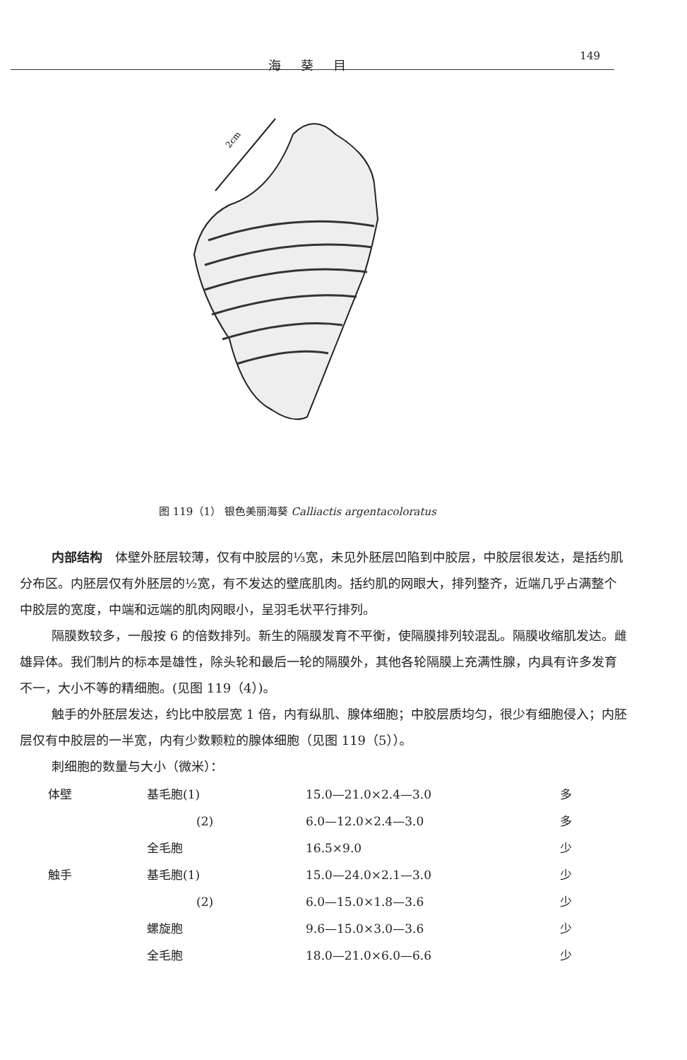海葵目 149
2cm
图 119（1） 银色美丽海葵 Calliactis argentacoloratus
内部结构　体壁外胚层较薄，仅有中胶层的⅓宽，未见外胚层凹陷到中胶层，中胶层很发达，是括约肌分布区。内胚层仅有外胚层的½宽，有不发达的壁底肌肉。括约肌的网眼大，排列整齐，近端几乎占满整个中胶层的宽度，中端和远端的肌肉网眼小，呈羽毛状平行排列。
隔膜数较多，一般按 6 的倍数排列。新生的隔膜发育不平衡，使隔膜排列较混乱。隔膜收缩肌发达。雌雄异体。我们制片的标本是雄性，除头轮和最后一轮的隔膜外，其他各轮隔膜上充满性腺，内具有许多发育不一，大小不等的精细胞。(见图 119（4）)。
触手的外胚层发达，约比中胶层宽 1 倍，内有纵肌、腺体细胞；中胶层质均匀，很少有细胞侵入；内胚层仅有中胶层的一半宽，内有少数颗粒的腺体细胞（见图 119（5））。
刺细胞的数量与大小（微米）：
| 体壁 | 基毛胞(1) | 15.0—21.0×2.4—3.0 | 多 |
| | (2) | 6.0—12.0×2.4—3.0 | 多 |
| | 全毛胞 | 16.5×9.0 | 少 |
| 触手 | 基毛胞(1) | 15.0—24.0×2.1—3.0 | 少 |
| | (2) | 6.0—15.0×1.8—3.6 | 少 |
| | 螺旋胞 | 9.6—15.0×3.0—3.6 | 少 |
| | 全毛胞 | 18.0—21.0×6.0—6.6 | 少 |